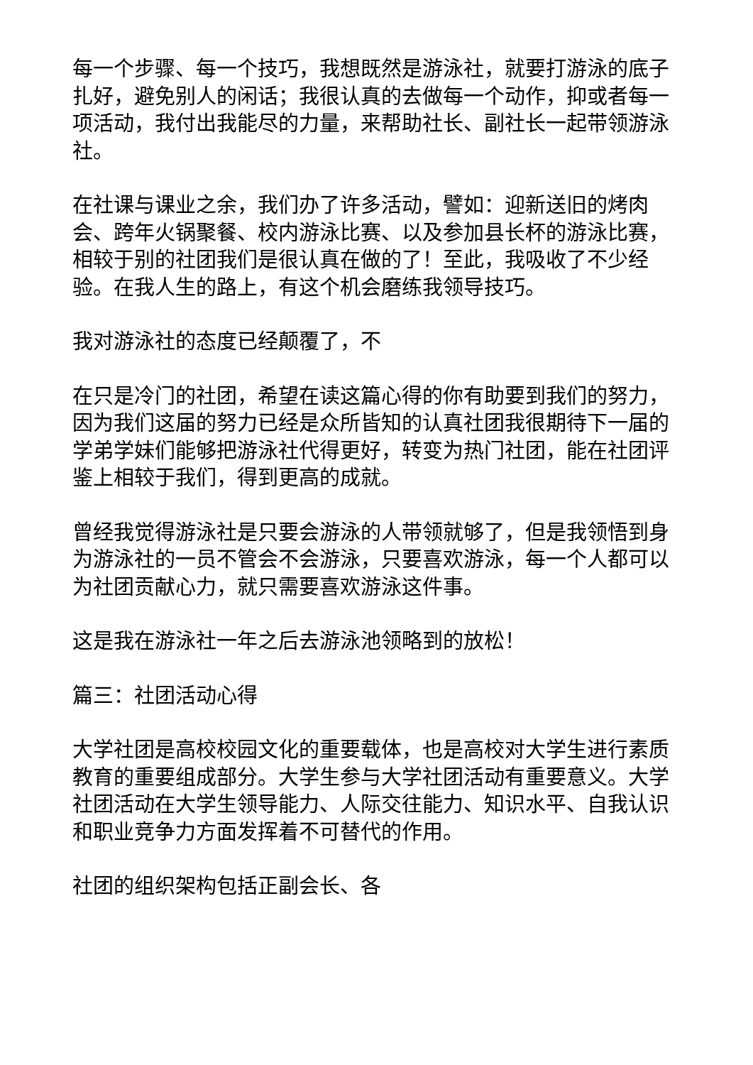每一个步骤、每一个技巧，我想既然是游泳社，就要打游泳的底子扎好，避免别人的闲话；我很认真的去做每一个动作，抑或者每一项活动，我付出我能尽的力量，来帮助社长、副社长一起带领游泳社。
在社课与课业之余，我们办了许多活动，譬如：迎新送旧的烤肉会、跨年火锅聚餐、校内游泳比赛、以及参加县长杯的游泳比赛，相较于别的社团我们是很认真在做的了！至此，我吸收了不少经验。在我人生的路上，有这个机会磨练我领导技巧。
我对游泳社的态度已经颠覆了，不
在只是冷门的社团，希望在读这篇心得的你有助要到我们的努力，因为我们这届的努力已经是众所皆知的认真社团我很期待下一届的学弟学妹们能够把游泳社代得更好，转变为热门社团，能在社团评鉴上相较于我们，得到更高的成就。
曾经我觉得游泳社是只要会游泳的人带领就够了，但是我领悟到身为游泳社的一员不管会不会游泳，只要喜欢游泳，每一个人都可以为社团贡献心力，就只需要喜欢游泳这件事。
这是我在游泳社一年之后去游泳池领略到的放松！
篇三：社团活动心得
大学社团是高校校园文化的重要载体，也是高校对大学生进行素质教育的重要组成部分。大学生参与大学社团活动有重要意义。大学社团活动在大学生领导能力、人际交往能力、知识水平、自我认识和职业竞争力方面发挥着不可替代的作用。
社团的组织架构包括正副会长、各